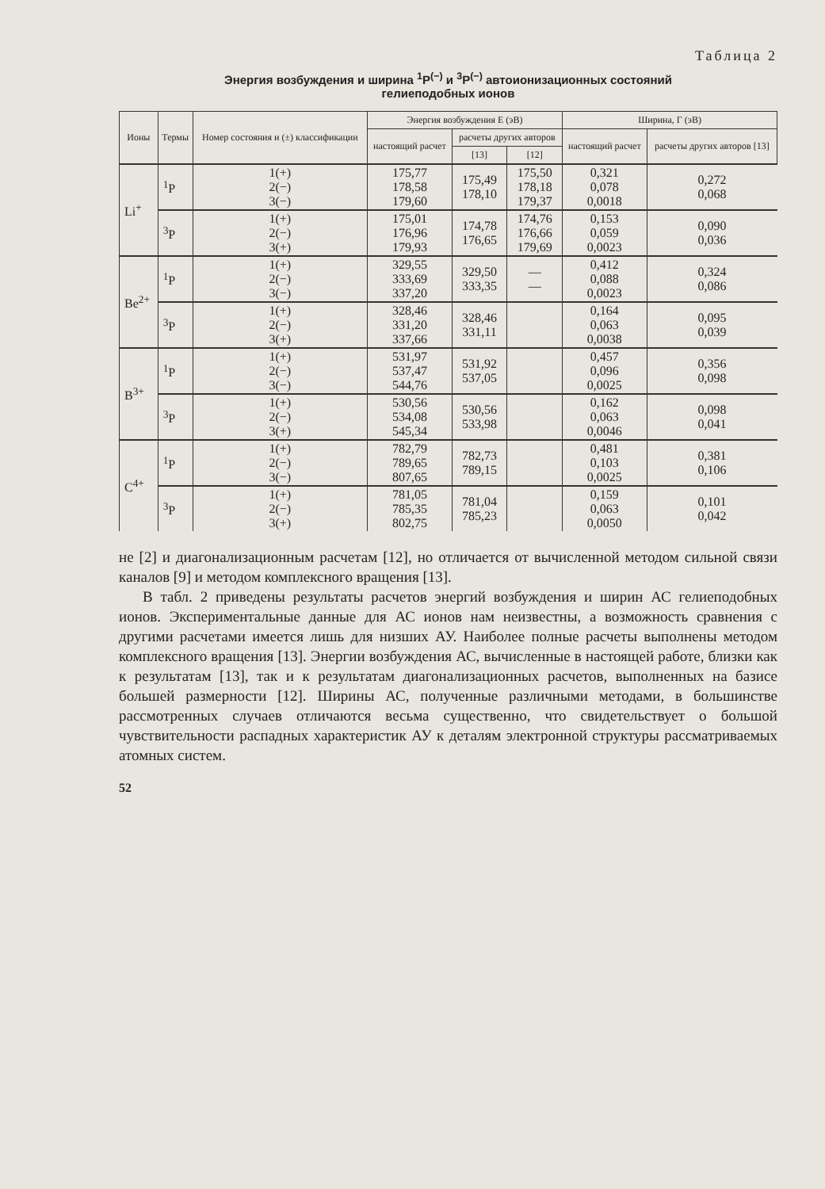Таблица 2
Энергия возбуждения и ширина <sup>1</sup>P<sup>(−)</sup> и <sup>3</sup>P<sup>(−)</sup> автоионизационных состояний
гелиеподобных ионов
| Ионы | Термы | Номер состояния и (±) классификации | Энергия возбуждения E (эВ) | | | Ширина, Г (эВ) | |
| --- | --- | --- | --- | --- | --- | --- | --- |
| | | | настоящий расчет | расчеты других авторов | | настоящий расчет | расчеты других авторов [13] |
| | | | | [13] | [12] | | |
| Li<sup>+</sup> | <sup>1</sup> P | 1(+) 2(−) 3(−) | 175,77 178,58 179,60 | 175,49 178,10 | 175,50 178,18 179,37 | 0,321 0,078 0,0018 | 0,272 0,068 |
| | <sup>3</sup> P | 1(+) 2(−) 3(+) | 175,01 176,96 179,93 | 174,78 176,65 | 174,76 176,66 179,69 | 0,153 0,059 0,0023 | 0,090 0,036 |
| Be<sup>2+</sup> | <sup>1</sup> P | 1(+) 2(−) 3(−) | 329,55 333,69 337,20 | 329,50 333,35 | — — | 0,412 0,088 0,0023 | 0,324 0,086 |
| | <sup>3</sup> P | 1(+) 2(−) 3(+) | 328,46 331,20 337,66 | 328,46 331,11 | | 0,164 0,063 0,0038 | 0,095 0,039 |
| B<sup>3+</sup> | <sup>1</sup> P | 1(+) 2(−) 3(−) | 531,97 537,47 544,76 | 531,92 537,05 | | 0,457 0,096 0,0025 | 0,356 0,098 |
| | <sup>3</sup> P | 1(+) 2(−) 3(+) | 530,56 534,08 545,34 | 530,56 533,98 | | 0,162 0,063 0,0046 | 0,098 0,041 |
| C<sup>4+</sup> | <sup>1</sup> P | 1(+) 2(−) 3(−) | 782,79 789,65 807,65 | 782,73 789,15 | | 0,481 0,103 0,0025 | 0,381 0,106 |
| | <sup>3</sup> P | 1(+) 2(−) 3(+) | 781,05 785,35 802,75 | 781,04 785,23 | | 0,159 0,063 0,0050 | 0,101 0,042 |
не [2] и диагонализационным расчетам [12], но отличается от вычисленной методом сильной связи каналов [9] и методом комплексного вращения [13].
В табл. 2 приведены результаты расчетов энергий возбуждения и ширин АС гелиеподобных ионов. Экспериментальные данные для АС ионов нам неизвестны, а возможность сравнения с другими расчетами имеется лишь для низших АУ. Наиболее полные расчеты выполнены методом комплексного вращения [13]. Энергии возбуждения АС, вычисленные в настоящей работе, близки как к результатам [13], так и к результатам диагонализационных расчетов, выполненных на базисе большей размерности [12]. Ширины АС, полученные различными методами, в большинстве рассмотренных случаев отличаются весьма существенно, что свидетельствует о большой чувствительности распадных характеристик АУ к деталям электронной структуры рассматриваемых атомных систем.
52